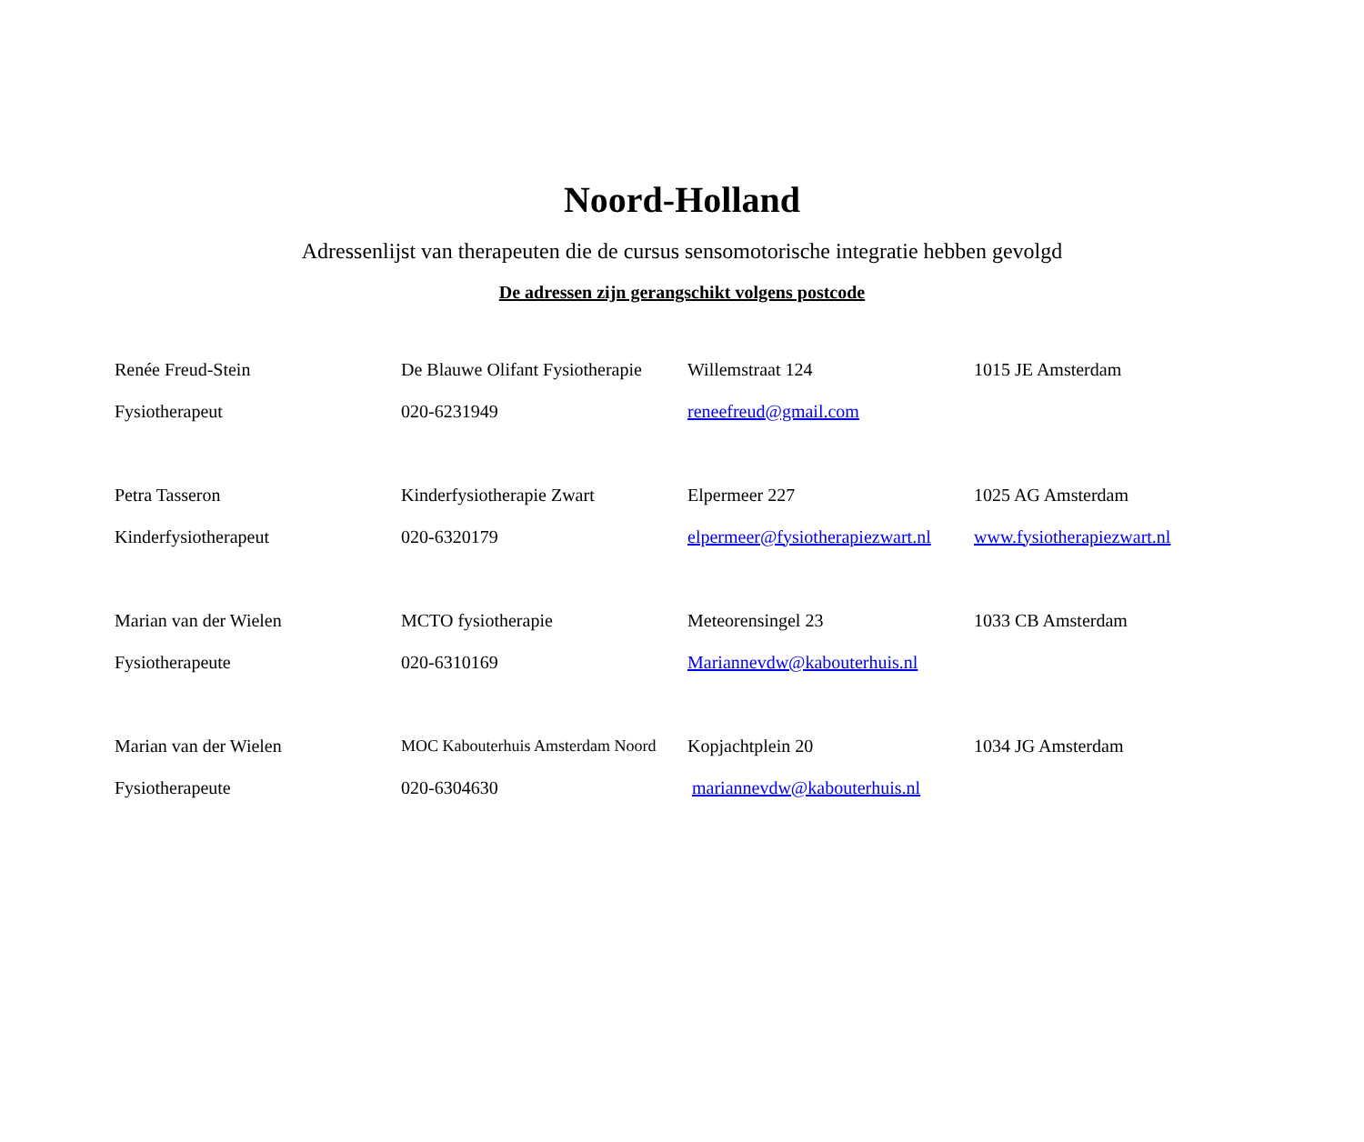Noord-Holland
Adressenlijst van therapeuten die de cursus sensomotorische integratie hebben gevolgd
De adressen zijn gerangschikt volgens postcode
| Renée Freud-Stein | De Blauwe Olifant Fysiotherapie | Willemstraat 124 | 1015 JE Amsterdam |
| Fysiotherapeut | 020-6231949 | reneefreud@gmail.com | |
| Petra Tasseron | Kinderfysiotherapie Zwart | Elpermeer 227 | 1025 AG Amsterdam |
| Kinderfysiotherapeut | 020-6320179 | elpermeer@fysiotherapiezwart.nl | www.fysiotherapiezwart.nl |
| Marian van der Wielen | MCTO fysiotherapie | Meteorensingel 23 | 1033 CB Amsterdam |
| Fysiotherapeute | 020-6310169 | Mariannevdw@kabouterhuis.nl | |
| Marian van der Wielen | MOC Kabouterhuis Amsterdam Noord | Kopjachtplein 20 | 1034 JG Amsterdam |
| Fysiotherapeute | 020-6304630 | mariannevdw@kabouterhuis.nl | |